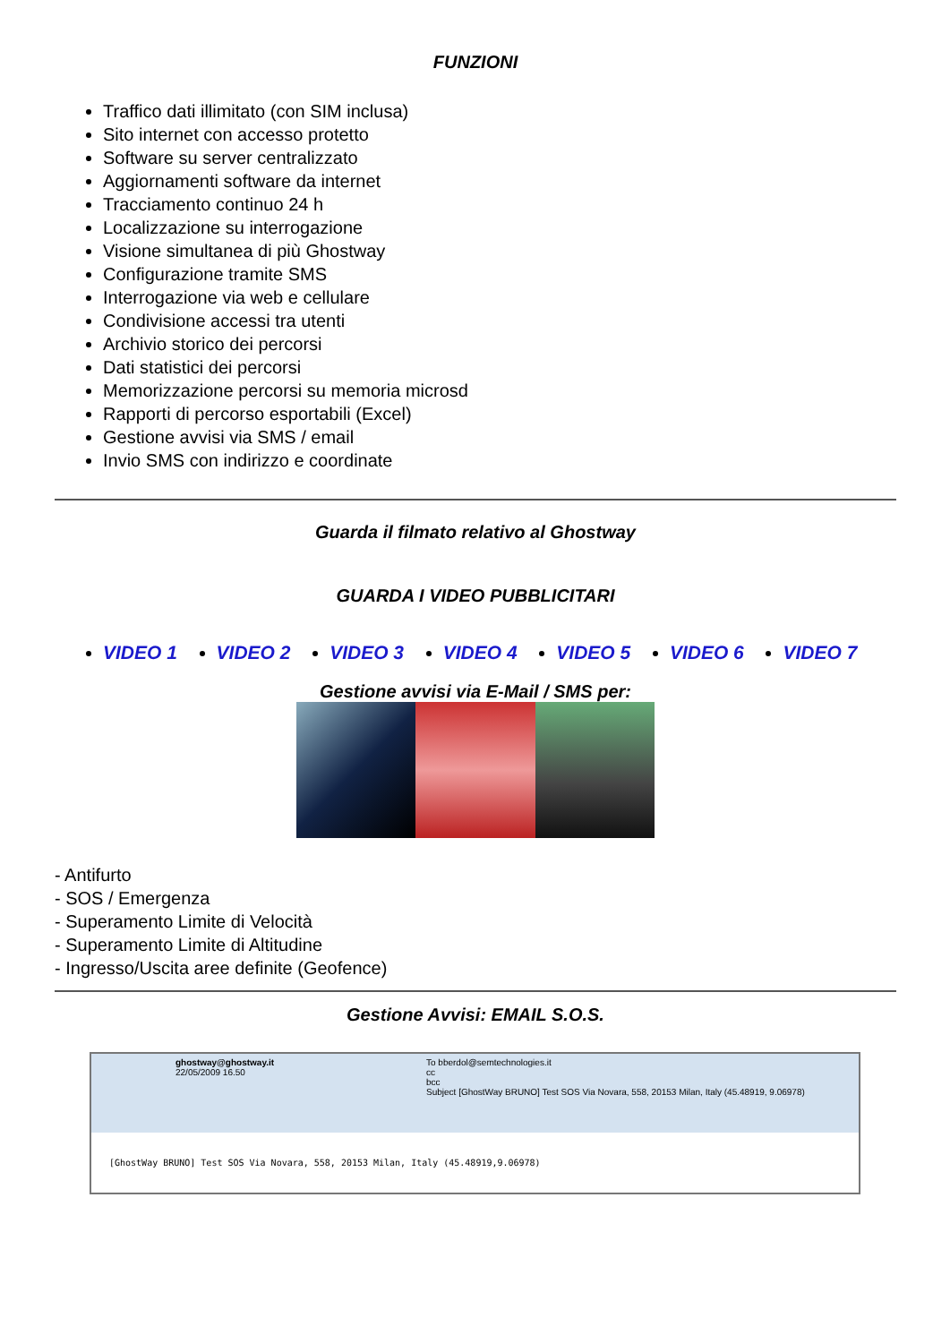FUNZIONI
Traffico dati illimitato (con SIM inclusa)
Sito internet con accesso protetto
Software su server centralizzato
Aggiornamenti software da internet
Tracciamento continuo 24 h
Localizzazione su interrogazione
Visione simultanea di più Ghostway
Configurazione tramite SMS
Interrogazione via web e cellulare
Condivisione accessi tra utenti
Archivio storico dei percorsi
Dati statistici dei percorsi
Memorizzazione percorsi su memoria microsd
Rapporti di percorso esportabili (Excel)
Gestione avvisi via SMS / email
Invio SMS con indirizzo e coordinate
Guarda il filmato relativo al Ghostway
GUARDA I VIDEO PUBBLICITARI
VIDEO 1 VIDEO 2 VIDEO 3 VIDEO 4 VIDEO 5 VIDEO 6 VIDEO 7
Gestione avvisi via E-Mail / SMS per:
- Antifurto
- SOS / Emergenza
- Superamento Limite di Velocità
- Superamento Limite di Altitudine
- Ingresso/Uscita aree definite (Geofence)
Gestione Avvisi: EMAIL S.O.S.
ghostway@ghostway.it
22/05/2009 16.50
To bberdol@semtechnologies.it
cc
bcc
Subject [GhostWay BRUNO] Test SOS Via Novara, 558, 20153 Milan, Italy (45.48919, 9.06978)
[GhostWay BRUNO] Test SOS Via Novara, 558, 20153 Milan, Italy (45.48919,9.06978)